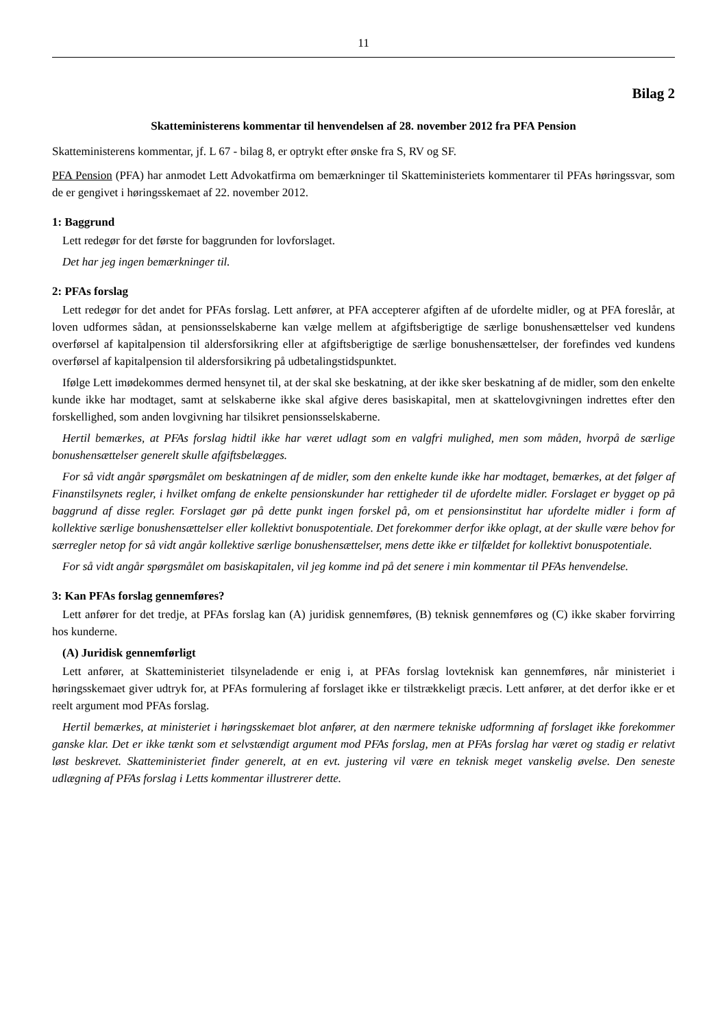11
Bilag 2
Skatteministerens kommentar til henvendelsen af 28. november 2012 fra PFA Pension
Skatteministerens kommentar, jf. L 67 - bilag 8, er optrykt efter ønske fra S, RV og SF.
PFA Pension (PFA) har anmodet Lett Advokatfirma om bemærkninger til Skatteministeriets kommentarer til PFAs høringssvar, som de er gengivet i høringsskemaet af 22. november 2012.
1: Baggrund
Lett redegør for det første for baggrunden for lovforslaget.
Det har jeg ingen bemærkninger til.
2: PFAs forslag
Lett redegør for det andet for PFAs forslag. Lett anfører, at PFA accepterer afgiften af de ufordelte midler, og at PFA foreslår, at loven udformes sådan, at pensionsselskaberne kan vælge mellem at afgiftsberigtige de særlige bonushensættelser ved kundens overførsel af kapitalpension til aldersforsikring eller at afgiftsberigtige de særlige bonushensættelser, der forefindes ved kundens overførsel af kapitalpension til aldersforsikring på udbetalingstidspunktet.
Ifølge Lett imødekommes dermed hensynet til, at der skal ske beskatning, at der ikke sker beskatning af de midler, som den enkelte kunde ikke har modtaget, samt at selskaberne ikke skal afgive deres basiskapital, men at skattelovgivningen indrettes efter den forskellighed, som anden lovgivning har tilsikret pensionsselskaberne.
Hertil bemærkes, at PFAs forslag hidtil ikke har været udlagt som en valgfri mulighed, men som måden, hvorpå de særlige bonushensættelser generelt skulle afgiftsbelægges.
For så vidt angår spørgsmålet om beskatningen af de midler, som den enkelte kunde ikke har modtaget, bemærkes, at det følger af Finanstilsynets regler, i hvilket omfang de enkelte pensionskunder har rettigheder til de ufordelte midler. Forslaget er bygget op på baggrund af disse regler. Forslaget gør på dette punkt ingen forskel på, om et pensionsinstitut har ufordelte midler i form af kollektive særlige bonushensættelser eller kollektivt bonuspotentiale. Det forekommer derfor ikke oplagt, at der skulle være behov for særregler netop for så vidt angår kollektive særlige bonushensættelser, mens dette ikke er tilfældet for kollektivt bonuspotentiale.
For så vidt angår spørgsmålet om basiskapitalen, vil jeg komme ind på det senere i min kommentar til PFAs henvendelse.
3: Kan PFAs forslag gennemføres?
Lett anfører for det tredje, at PFAs forslag kan (A) juridisk gennemføres, (B) teknisk gennemføres og (C) ikke skaber forvirring hos kunderne.
(A) Juridisk gennemførligt
Lett anfører, at Skatteministeriet tilsyneladende er enig i, at PFAs forslag lovteknisk kan gennemføres, når ministeriet i høringsskemaet giver udtryk for, at PFAs formulering af forslaget ikke er tilstrækkeligt præcis. Lett anfører, at det derfor ikke er et reelt argument mod PFAs forslag.
Hertil bemærkes, at ministeriet i høringsskemaet blot anfører, at den nærmere tekniske udformning af forslaget ikke forekommer ganske klar. Det er ikke tænkt som et selvstændigt argument mod PFAs forslag, men at PFAs forslag har været og stadig er relativt løst beskrevet. Skatteministeriet finder generelt, at en evt. justering vil være en teknisk meget vanskelig øvelse. Den seneste udlægning af PFAs forslag i Letts kommentar illustrerer dette.